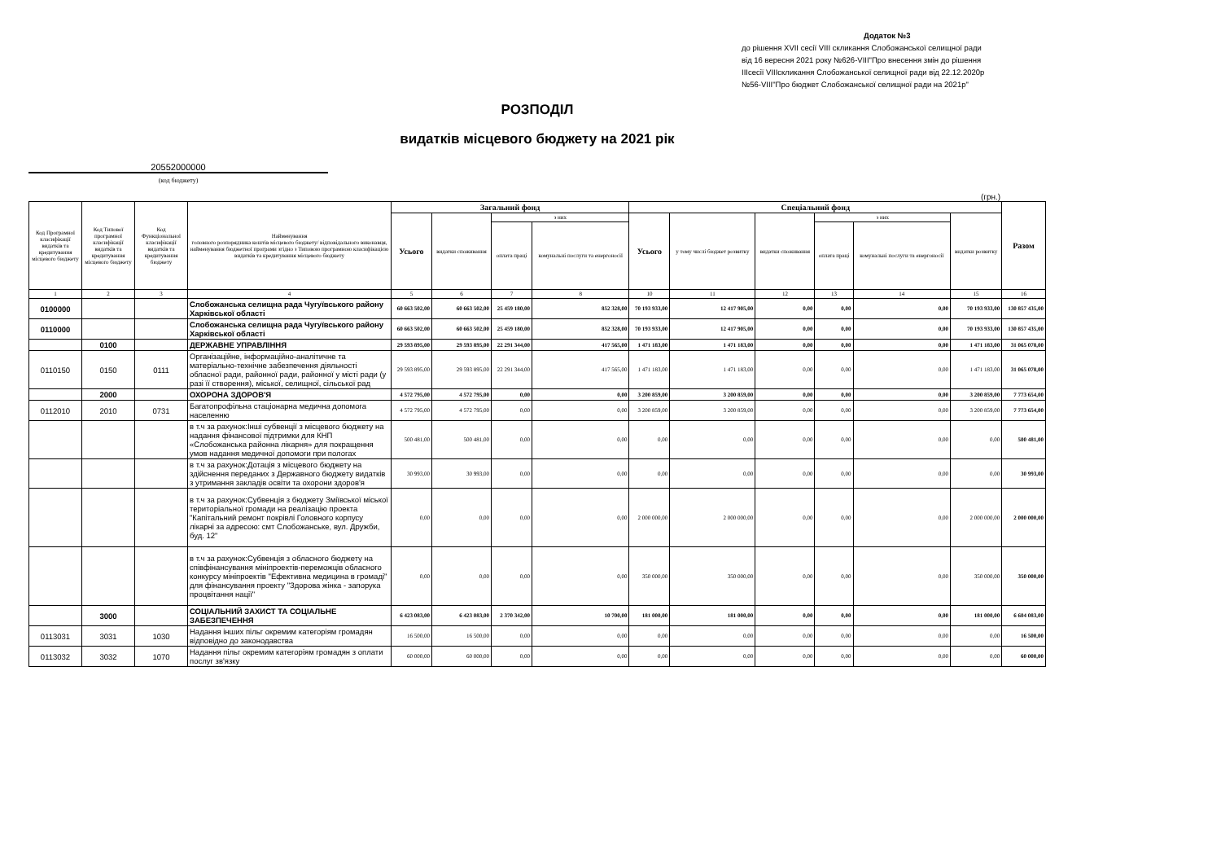Додаток №3
до рішення XVII сесії VIII скликання Слобожанської селищної ради
від 16 вересня 2021 року №626-VIII"Про внесення змін до рішення
IIIсесії VIIIскликання Слобожанської селищної ради від 22.12.2020р
№56-VIII"Про бюджет Слобожанської селищної ради на 2021р"
РОЗПОДІЛ
видатків місцевого бюджету на 2021 рік
20552000000
(код бюджету)
(грн.)
| Код Програмної класифікації видатків та кредитування місцевого бюджету | Код Типової програмної класифікації видатків та кредитування місцевого бюджету | Код Функціональної класифікації видатків та кредитування бюджету | Найменування головного розпорядника коштів місцевого бюджету/ відповідального виконавця, найменування бюджетної програми згідно з Типовою програмною класифікацією видатків та кредитування місцевого бюджету | Загальний фонд | | | | Спеціальний фонд | | | | | | Разом |
| --- | --- | --- | --- | --- | --- | --- | --- | --- | --- | --- | --- | --- | --- | --- |
| | | | | Усього | видатки споживання | з них | | Усього | у тому числі бюджет розвитку | видатки споживання | з них | | видатки розвитку | |
| | | | | | | оплата праці | комунальні послуги та енергоносії | | | | оплата праці | комунальні послуги та енергоносії | | |
| 1 | 2 | 3 | 4 | 5 | 6 | 7 | 8 | 10 | 11 | 12 | 13 | 14 | 15 | 16 |
| 0100000 | | | Слобожанська селищна рада Чугуївського району Харківської області | 60 663 502,00 | 60 663 502,00 | 25 459 180,00 | 852 328,00 | 70 193 933,00 | 12 417 905,00 | 0,00 | 0,00 | 0,00 | 70 193 933,00 | 130 857 435,00 |
| 0110000 | | | Слобожанська селищна рада Чугуївського району Харківської області | 60 663 502,00 | 60 663 502,00 | 25 459 180,00 | 852 328,00 | 70 193 933,00 | 12 417 905,00 | 0,00 | 0,00 | 0,00 | 70 193 933,00 | 130 857 435,00 |
| | 0100 | | ДЕРЖАВНЕ УПРАВЛІННЯ | 29 593 895,00 | 29 593 895,00 | 22 291 344,00 | 417 565,00 | 1 471 183,00 | 1 471 183,00 | 0,00 | 0,00 | 0,00 | 1 471 183,00 | 31 065 078,00 |
| 0110150 | 0150 | 0111 | Організаційне, інформаційно-аналітичне та матеріально-технічне забезпечення діяльності обласної ради, районної ради, районної у місті ради (у разі її створення), міської, селищної, сільської рад | 29 593 895,00 | 29 593 895,00 | 22 291 344,00 | 417 565,00 | 1 471 183,00 | 1 471 183,00 | 0,00 | 0,00 | 0,00 | 1 471 183,00 | 31 065 078,00 |
| | 2000 | | ОХОРОНА ЗДОРОВ'Я | 4 572 795,00 | 4 572 795,00 | 0,00 | 0,00 | 3 200 859,00 | 3 200 859,00 | 0,00 | 0,00 | 0,00 | 3 200 859,00 | 7 773 654,00 |
| 0112010 | 2010 | 0731 | Багатопрофільна стаціонарна медична допомога населенню | 4 572 795,00 | 4 572 795,00 | 0,00 | 0,00 | 3 200 859,00 | 3 200 859,00 | 0,00 | 0,00 | 0,00 | 3 200 859,00 | 7 773 654,00 |
| | | | в т.ч за рахунок:Інші субвенції з місцевого бюджету на надання фінансової підтримки для КНП «Слобожанська районна лікарня» для покращення умов надання медичної допомоги при пологах | 500 481,00 | 500 481,00 | 0,00 | 0,00 | 0,00 | 0,00 | 0,00 | 0,00 | 0,00 | 0,00 | 500 481,00 |
| | | | в т.ч за рахунок:Дотація з місцевого бюджету на здійснення переданих з Державного бюджету видатків з утримання закладів освіти та охорони здоров'я | 30 993,00 | 30 993,00 | 0,00 | 0,00 | 0,00 | 0,00 | 0,00 | 0,00 | 0,00 | 0,00 | 30 993,00 |
| | | | в т.ч за рахунок:Субвенція з бюджету Зміївської міської територіальної громади на реалізацію проекта "Капітальний ремонт покрівлі Головного корпусу лікарні за адресою: смт Слобожанське, вул. Дружби, буд. 12" | 0,00 | 0,00 | 0,00 | 0,00 | 2 000 000,00 | 2 000 000,00 | 0,00 | 0,00 | 0,00 | 2 000 000,00 | 2 000 000,00 |
| | | | в т.ч за рахунок:Субвенція з обласного бюджету на співфінансування мініпроектів-переможців обласного конкурсу мініпроектів "Ефективна медицина в громаді" для фінансування проекту "Здорова жінка - запорука процвітання нації" | 0,00 | 0,00 | 0,00 | 0,00 | 350 000,00 | 350 000,00 | 0,00 | 0,00 | 0,00 | 350 000,00 | 350 000,00 |
| | 3000 | | СОЦІАЛЬНИЙ ЗАХИСТ ТА СОЦІАЛЬНЕ ЗАБЕЗПЕЧЕННЯ | 6 423 083,00 | 6 423 083,00 | 2 370 342,00 | 10 700,00 | 181 000,00 | 181 000,00 | 0,00 | 0,00 | 0,00 | 181 000,00 | 6 604 083,00 |
| 0113031 | 3031 | 1030 | Надання інших пільг окремим категоріям громадян відповідно до законодавства | 16 500,00 | 16 500,00 | 0,00 | 0,00 | 0,00 | 0,00 | 0,00 | 0,00 | 0,00 | 0,00 | 16 500,00 |
| 0113032 | 3032 | 1070 | Надання пільг окремим категоріям громадян з оплати послуг зв'язку | 60 000,00 | 60 000,00 | 0,00 | 0,00 | 0,00 | 0,00 | 0,00 | 0,00 | 0,00 | 0,00 | 60 000,00 |